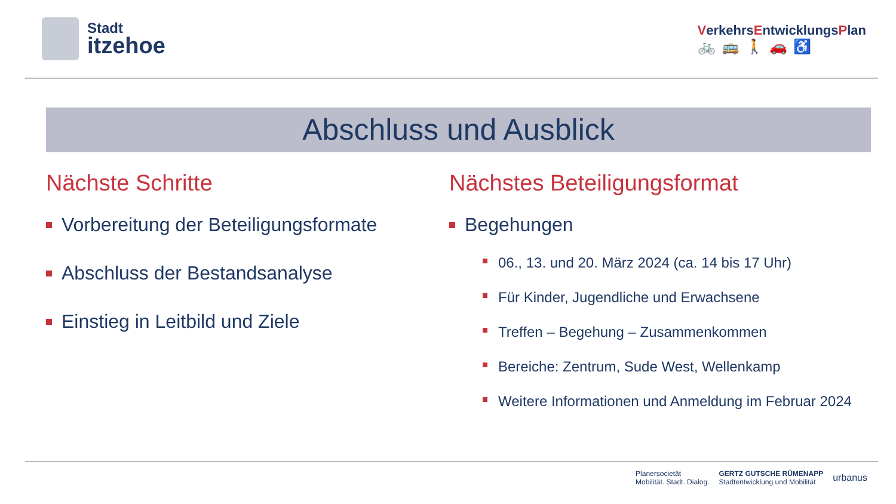Stadt
itzehoe
VerkehrsEntwicklungsPlan
🚲🚌🚶🚗♿
Abschluss und Ausblick
Nächste Schritte
Vorbereitung der Beteiligungsformate
Abschluss der Bestandsanalyse
Einstieg in Leitbild und Ziele
Nächstes Beteiligungsformat
Begehungen
06., 13. und 20. März 2024 (ca. 14 bis 17 Uhr)
Für Kinder, Jugendliche und Erwachsene
Treffen – Begehung – Zusammenkommen
Bereiche: Zentrum, Sude West, Wellenkamp
Weitere Informationen und Anmeldung im Februar 2024
Planersocietät
Mobilität. Stadt. Dialog. GERTZ GUTSCHE RÜMENAPP
Stadtentwicklung und Mobilität urbanus